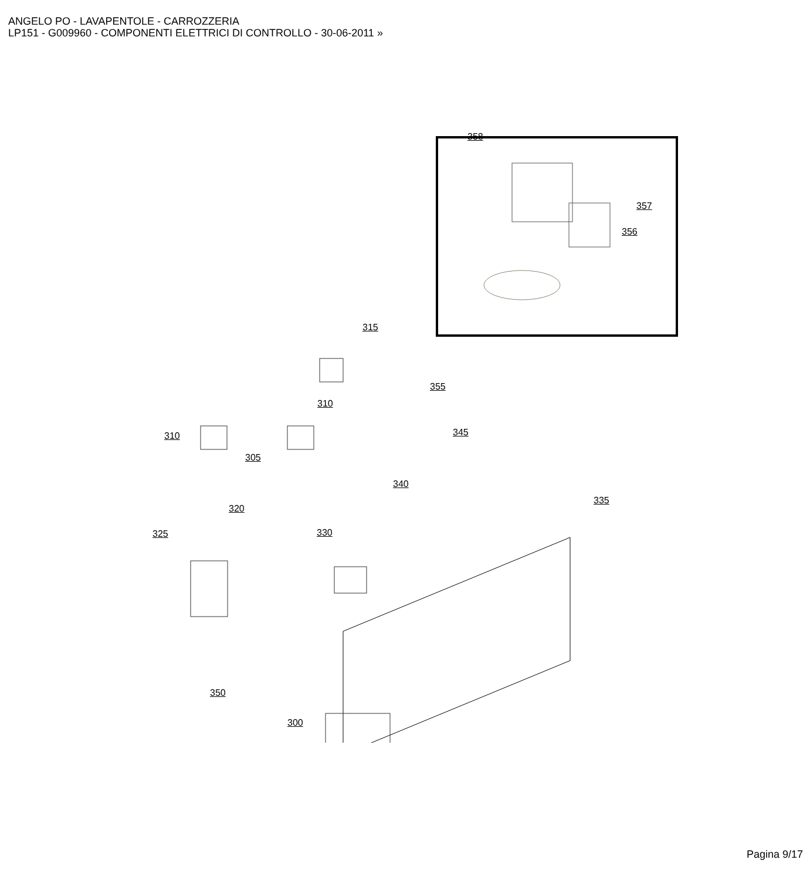ANGELO PO - LAVAPENTOLE - CARROZZERIA
LP151 - G009960 - COMPONENTI ELETTRICI DI CONTROLLO - 30-06-2011 »
358
357
356
315
355
310
310 345
305
340
335
320
325 330
350
300
Pagina 9/17